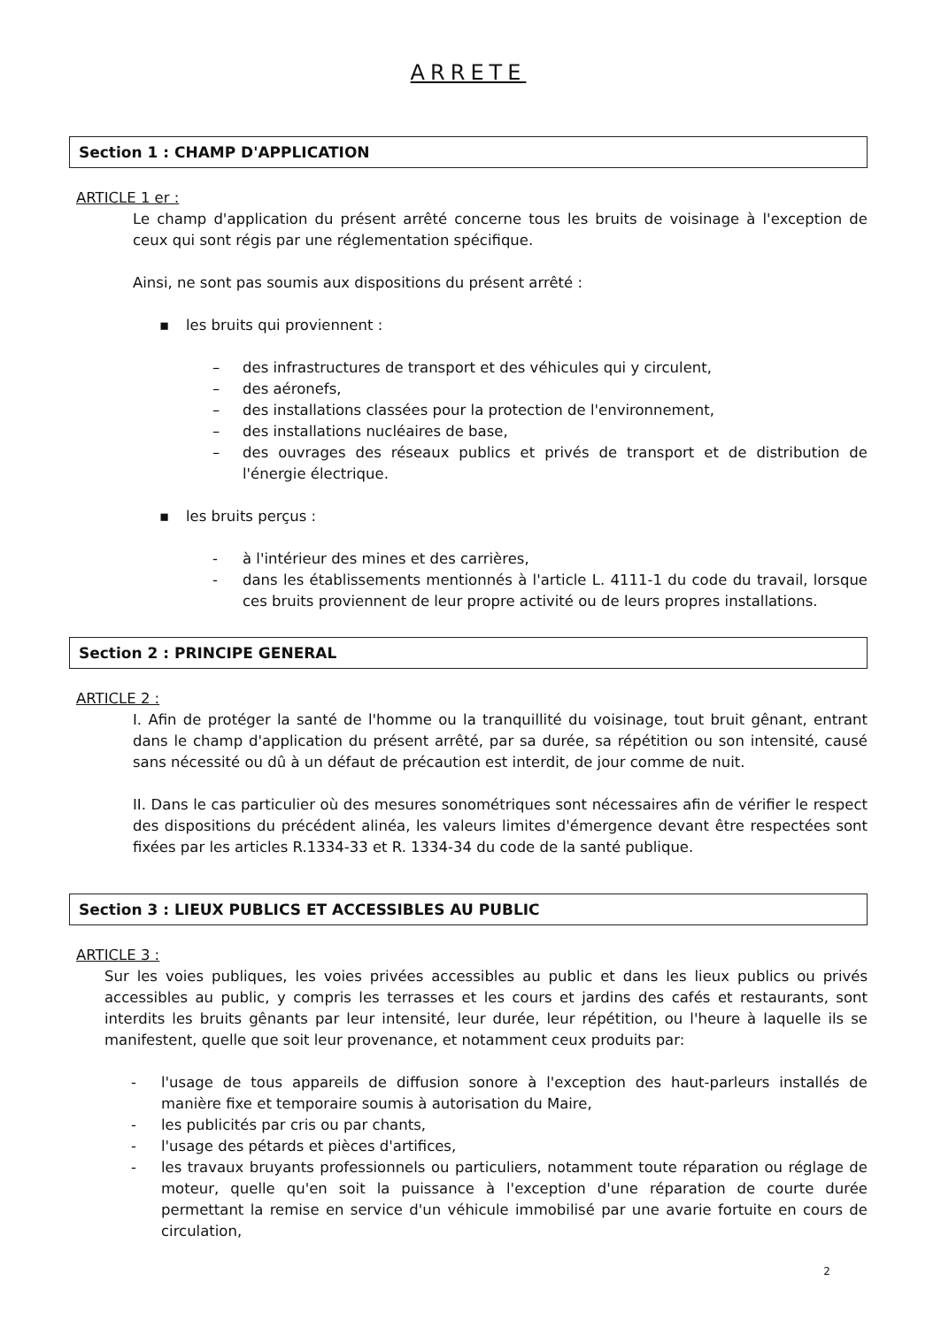ARRETE
Section 1 : CHAMP D'APPLICATION
ARTICLE 1 er :
Le champ d'application du présent arrêté concerne tous les bruits de voisinage à l'exception de ceux qui sont régis par une réglementation spécifique.
Ainsi, ne sont pas soumis aux dispositions du présent arrêté :
▪ les bruits qui proviennent :
– des infrastructures de transport et des véhicules qui y circulent,
– des aéronefs,
– des installations classées pour la protection de l'environnement,
– des installations nucléaires de base,
– des ouvrages des réseaux publics et privés de transport et de distribution de l'énergie électrique.
▪ les bruits perçus :
- à l'intérieur des mines et des carrières,
- dans les établissements mentionnés à l'article L. 4111-1 du code du travail, lorsque ces bruits proviennent de leur propre activité ou de leurs propres installations.
Section 2 : PRINCIPE GENERAL
ARTICLE 2 :
I. Afin de protéger la santé de l'homme ou la tranquillité du voisinage, tout bruit gênant, entrant dans le champ d'application du présent arrêté, par sa durée, sa répétition ou son intensité, causé sans nécessité ou dû à un défaut de précaution est interdit, de jour comme de nuit.
II. Dans le cas particulier où des mesures sonométriques sont nécessaires afin de vérifier le respect des dispositions du précédent alinéa, les valeurs limites d'émergence devant être respectées sont fixées par les articles R.1334-33 et R. 1334-34 du code de la santé publique.
Section 3 : LIEUX PUBLICS ET ACCESSIBLES AU PUBLIC
ARTICLE 3 :
Sur les voies publiques, les voies privées accessibles au public et dans les lieux publics ou privés accessibles au public, y compris les terrasses et les cours et jardins des cafés et restaurants, sont interdits les bruits gênants par leur intensité, leur durée, leur répétition, ou l'heure à laquelle ils se manifestent, quelle que soit leur provenance, et notamment ceux produits par:
- l'usage de tous appareils de diffusion sonore à l'exception des haut-parleurs installés de manière fixe et temporaire soumis à autorisation du Maire,
- les publicités par cris ou par chants,
- l'usage des pétards et pièces d'artifices,
- les travaux bruyants professionnels ou particuliers, notamment toute réparation ou réglage de moteur, quelle qu'en soit la puissance à l'exception d'une réparation de courte durée permettant la remise en service d'un véhicule immobilisé par une avarie fortuite en cours de circulation,
2